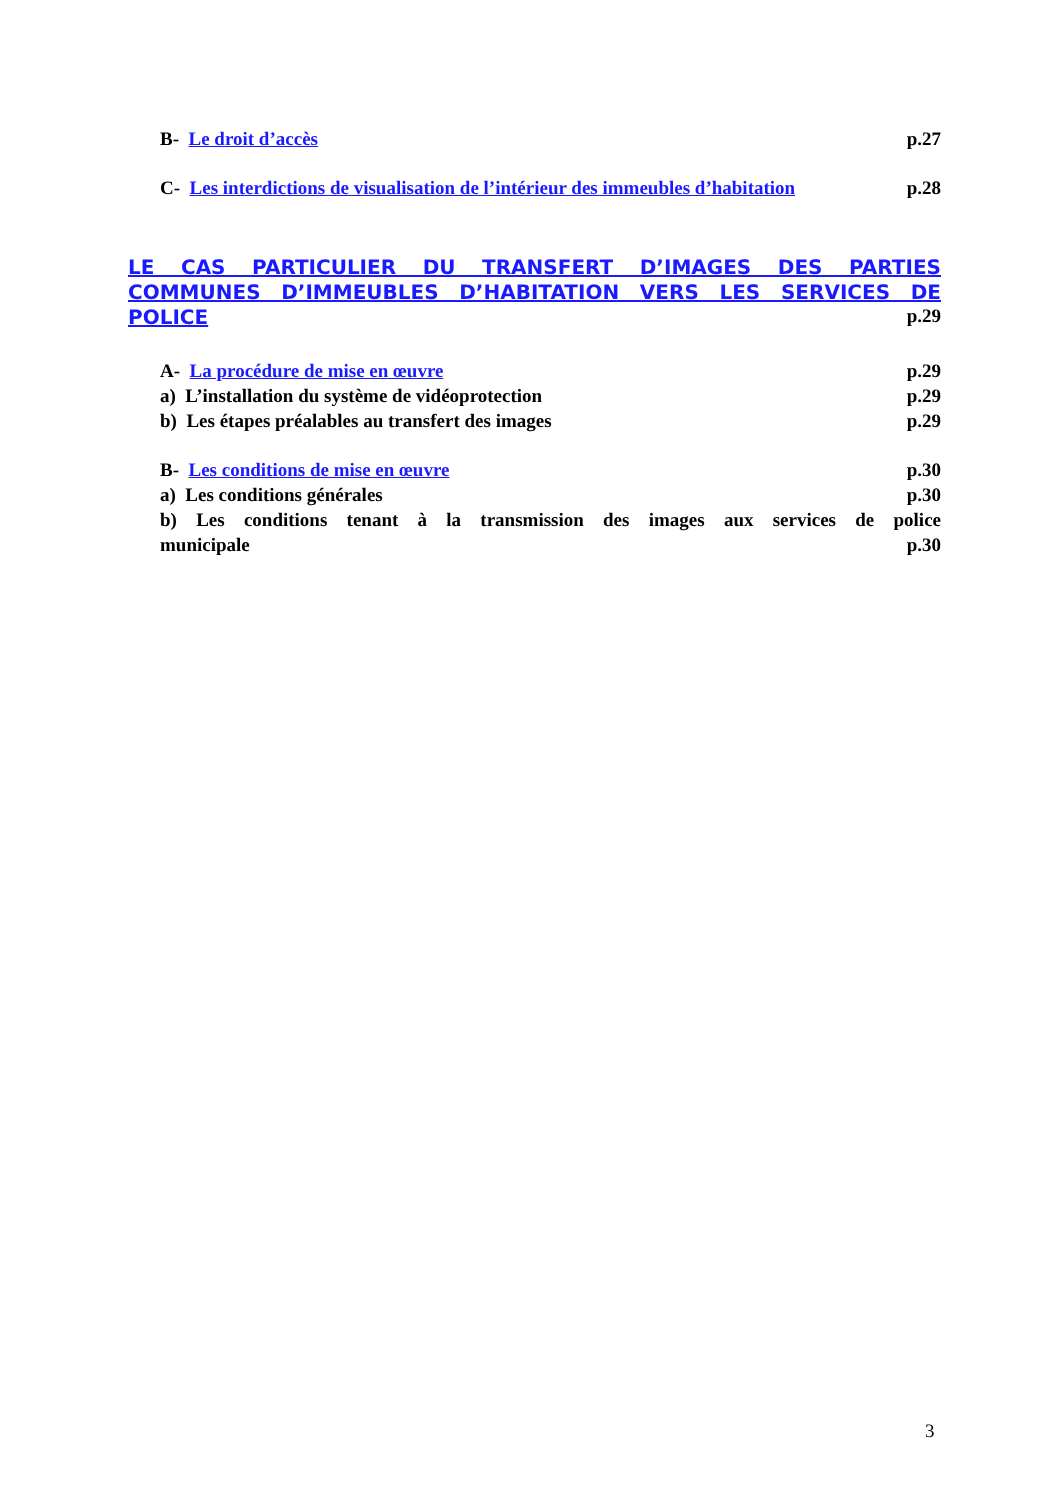B- Le droit d’accès p.27
C- Les interdictions de visualisation de l’intérieur des immeubles d’habitation p.28
LE CAS PARTICULIER DU TRANSFERT D’IMAGES DES PARTIES COMMUNES D’IMMEUBLES D’HABITATION VERS LES SERVICES DE POLICE
p.29
A- La procédure de mise en œuvre p.29
a) L’installation du système de vidéoprotection p.29
b) Les étapes préalables au transfert des images p.29
B- Les conditions de mise en œuvre p.30
a) Les conditions générales p.30
b) Les conditions tenant à la transmission des images aux services de police
municipale p.30
3